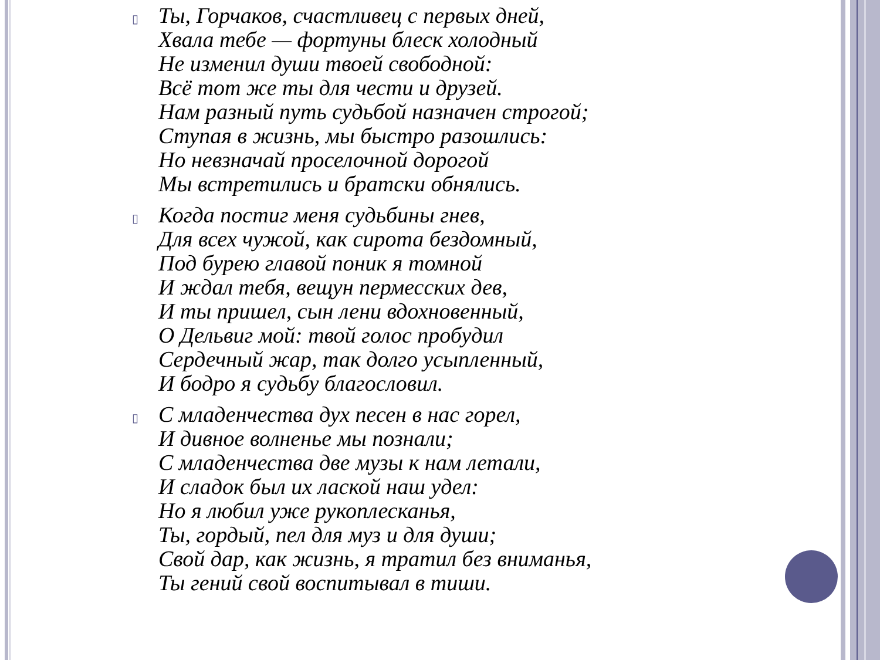▯
Ты, Горчаков, счастливец с первых дней,
Хвала тебе — фортуны блеск холодный
Не изменил души твоей свободной:
Всё тот же ты для чести и друзей.
Нам разный путь судьбой назначен строгой;
Ступая в жизнь, мы быстро разошлись:
Но невзначай проселочной дорогой
Мы встретились и братски обнялись.
▯
Когда постиг меня судьбины гнев,
Для всех чужой, как сирота бездомный,
Под бурею главой поник я томной
И ждал тебя, вещун пермесских дев,
И ты пришел, сын лени вдохновенный,
О Дельвиг мой: твой голос пробудил
Сердечный жар, так долго усыпленный,
И бодро я судьбу благословил.
▯
С младенчества дух песен в нас горел,
И дивное волненье мы познали;
С младенчества две музы к нам летали,
И сладок был их лаской наш удел:
Но я любил уже рукоплесканья,
Ты, гордый, пел для муз и для души;
Свой дар, как жизнь, я тратил без вниманья,
Ты гений свой воспитывал в тиши.